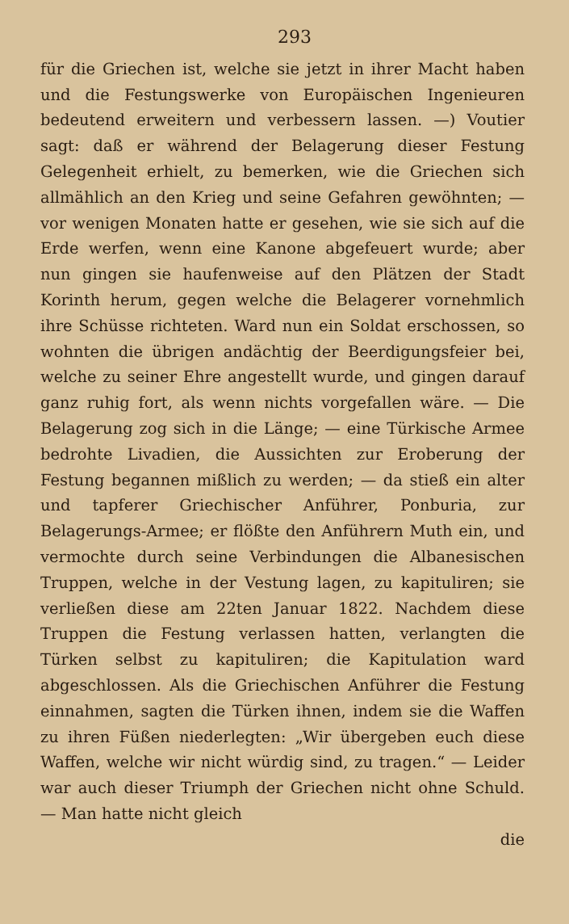293
für die Griechen ist, welche sie jetzt in ihrer Macht haben und die Festungswerke von Europäischen Ingenieuren bedeutend erweitern und verbessern lassen. —) Voutier sagt: daß er während der Belagerung dieser Festung Gelegenheit erhielt, zu bemerken, wie die Griechen sich allmählich an den Krieg und seine Gefahren gewöhnten; — vor wenigen Monaten hatte er gesehen, wie sie sich auf die Erde werfen, wenn eine Kanone abgefeuert wurde; aber nun gingen sie haufenweise auf den Plätzen der Stadt Korinth herum, gegen welche die Belagerer vornehmlich ihre Schüsse richteten. Ward nun ein Soldat erschossen, so wohnten die übrigen andächtig der Beerdigungsfeier bei, welche zu seiner Ehre angestellt wurde, und gingen darauf ganz ruhig fort, als wenn nichts vorgefallen wäre. — Die Belagerung zog sich in die Länge; — eine Türkische Armee bedrohte Livadien, die Aussichten zur Eroberung der Festung begannen mißlich zu werden; — da stieß ein alter und tapferer Griechischer Anführer, Ponburia, zur Belagerungs-Armee; er flößte den Anführern Muth ein, und vermochte durch seine Verbindungen die Albanesischen Truppen, welche in der Vestung lagen, zu kapituliren; sie verließen diese am 22ten Januar 1822. Nachdem diese Truppen die Festung verlassen hatten, verlangten die Türken selbst zu kapituliren; die Kapitulation ward abgeschlossen. Als die Griechischen Anführer die Festung einnahmen, sagten die Türken ihnen, indem sie die Waffen zu ihren Füßen niederlegten: „Wir übergeben euch diese Waffen, welche wir nicht würdig sind, zu tragen.“ — Leider war auch dieser Triumph der Griechen nicht ohne Schuld. — Man hatte nicht gleich
die